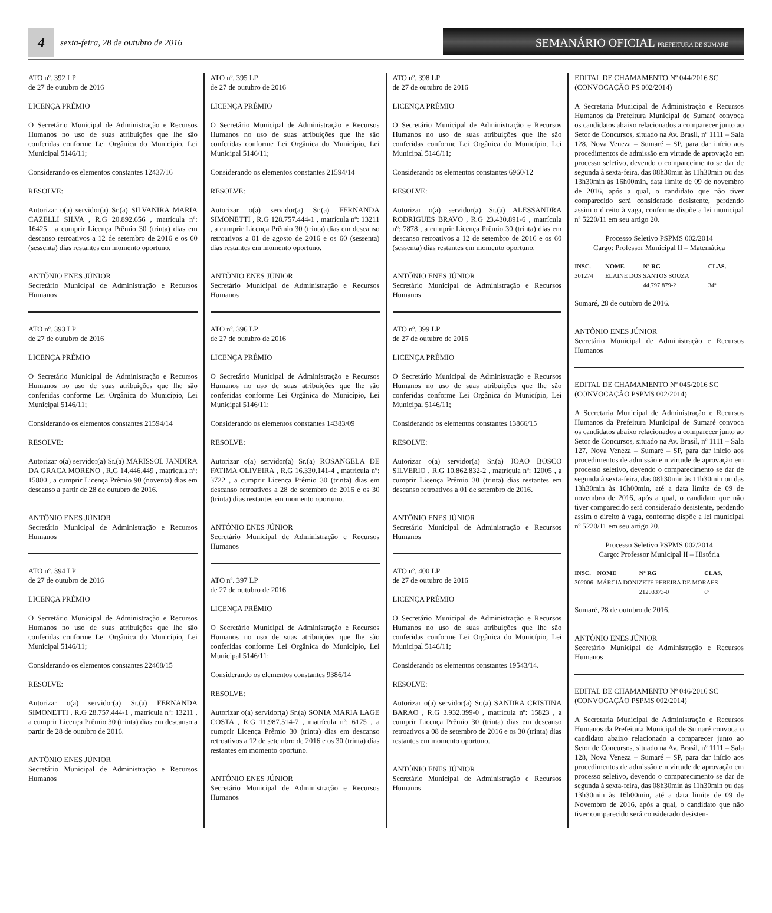4
sexta-feira, 28 de outubro de 2016
SEMANÁRIO OFICIAL PREFEITURA DE SUMARÉ
ATO nº. 392 LP
de 27 de outubro de 2016
LICENÇA PRÊMIO
O Secretário Municipal de Administração e Recursos Humanos no uso de suas atribuições que lhe são conferidas conforme Lei Orgânica do Município, Lei Municipal 5146/11;
Considerando os elementos constantes 12437/16
RESOLVE:
Autorizar o(a) servidor(a) Sr.(a) SILVANIRA MARIA CAZELLI SILVA , R.G 20.892.656 , matrícula nº: 16425 , a cumprir Licença Prêmio 30 (trinta) dias em descanso retroativos a 12 de setembro de 2016 e os 60 (sessenta) dias restantes em momento oportuno.
ANTÔNIO ENES JÚNIOR
Secretário Municipal de Administração e Recursos Humanos
ATO nº. 393 LP
de 27 de outubro de 2016
LICENÇA PRÊMIO
O Secretário Municipal de Administração e Recursos Humanos no uso de suas atribuições que lhe são conferidas conforme Lei Orgânica do Município, Lei Municipal 5146/11;
Considerando os elementos constantes 21594/14
RESOLVE:
Autorizar o(a) servidor(a) Sr.(a) MARISSOL JANDIRA DA GRACA MORENO , R.G 14.446.449 , matrícula nº: 15800 , a cumprir Licença Prêmio 90 (noventa) dias em descanso a partir de 28 de outubro de 2016.
ANTÔNIO ENES JÚNIOR
Secretário Municipal de Administração e Recursos Humanos
ATO nº. 394 LP
de 27 de outubro de 2016
LICENÇA PRÊMIO
O Secretário Municipal de Administração e Recursos Humanos no uso de suas atribuições que lhe são conferidas conforme Lei Orgânica do Município, Lei Municipal 5146/11;
Considerando os elementos constantes 22468/15
RESOLVE:
Autorizar o(a) servidor(a) Sr.(a) FERNANDA SIMONETTI , R.G 28.757.444-1 , matrícula nº: 13211 , a cumprir Licença Prêmio 30 (trinta) dias em descanso a partir de 28 de outubro de 2016.
ANTÔNIO ENES JÚNIOR
Secretário Municipal de Administração e Recursos Humanos
ATO nº. 395 LP
de 27 de outubro de 2016
LICENÇA PRÊMIO
O Secretário Municipal de Administração e Recursos Humanos no uso de suas atribuições que lhe são conferidas conforme Lei Orgânica do Município, Lei Municipal 5146/11;
Considerando os elementos constantes 21594/14
RESOLVE:
Autorizar o(a) servidor(a) Sr.(a) FERNANDA SIMONETTI , R.G 128.757.444-1 , matrícula nº: 13211 , a cumprir Licença Prêmio 30 (trinta) dias em descanso retroativos a 01 de agosto de 2016 e os 60 (sessenta) dias restantes em momento oportuno.
ANTÔNIO ENES JÚNIOR
Secretário Municipal de Administração e Recursos Humanos
ATO nº. 396 LP
de 27 de outubro de 2016
LICENÇA PRÊMIO
O Secretário Municipal de Administração e Recursos Humanos no uso de suas atribuições que lhe são conferidas conforme Lei Orgânica do Município, Lei Municipal 5146/11;
Considerando os elementos constantes 14383/09
RESOLVE:
Autorizar o(a) servidor(a) Sr.(a) ROSANGELA DE FATIMA OLIVEIRA , R.G 16.330.141-4 , matrícula nº: 3722 , a cumprir Licença Prêmio 30 (trinta) dias em descanso retroativos a 28 de setembro de 2016 e os 30 (trinta) dias restantes em momento oportuno.
ANTÔNIO ENES JÚNIOR
Secretário Municipal de Administração e Recursos Humanos
ATO nº. 397 LP
de 27 de outubro de 2016
LICENÇA PRÊMIO
O Secretário Municipal de Administração e Recursos Humanos no uso de suas atribuições que lhe são conferidas conforme Lei Orgânica do Município, Lei Municipal 5146/11;
Considerando os elementos constantes 9386/14
RESOLVE:
Autorizar o(a) servidor(a) Sr.(a) SONIA MARIA LAGE COSTA , R.G 11.987.514-7 , matrícula nº: 6175 , a cumprir Licença Prêmio 30 (trinta) dias em descanso retroativos a 12 de setembro de 2016 e os 30 (trinta) dias restantes em momento oportuno.
ANTÔNIO ENES JÚNIOR
Secretário Municipal de Administração e Recursos Humanos
ATO nº. 398 LP
de 27 de outubro de 2016
LICENÇA PRÊMIO
O Secretário Municipal de Administração e Recursos Humanos no uso de suas atribuições que lhe são conferidas conforme Lei Orgânica do Município, Lei Municipal 5146/11;
Considerando os elementos constantes 6960/12
RESOLVE:
Autorizar o(a) servidor(a) Sr.(a) ALESSANDRA RODRIGUES BRAVO , R.G 23.430.891-6 , matrícula nº: 7878 , a cumprir Licença Prêmio 30 (trinta) dias em descanso retroativos a 12 de setembro de 2016 e os 60 (sessenta) dias restantes em momento oportuno.
ANTÔNIO ENES JÚNIOR
Secretário Municipal de Administração e Recursos Humanos
ATO nº. 399 LP
de 27 de outubro de 2016
LICENÇA PRÊMIO
O Secretário Municipal de Administração e Recursos Humanos no uso de suas atribuições que lhe são conferidas conforme Lei Orgânica do Município, Lei Municipal 5146/11;
Considerando os elementos constantes 13866/15
RESOLVE:
Autorizar o(a) servidor(a) Sr.(a) JOAO BOSCO SILVERIO , R.G 10.862.832-2 , matrícula nº: 12005 , a cumprir Licença Prêmio 30 (trinta) dias restantes em descanso retroativos a 01 de setembro de 2016.
ANTÔNIO ENES JÚNIOR
Secretário Municipal de Administração e Recursos Humanos
ATO nº. 400 LP
de 27 de outubro de 2016
LICENÇA PRÊMIO
O Secretário Municipal de Administração e Recursos Humanos no uso de suas atribuições que lhe são conferidas conforme Lei Orgânica do Município, Lei Municipal 5146/11;
Considerando os elementos constantes 19543/14.
RESOLVE:
Autorizar o(a) servidor(a) Sr.(a) SANDRA CRISTINA BARAO , R.G 3.932.399-0 , matrícula nº: 15823 , a cumprir Licença Prêmio 30 (trinta) dias em descanso retroativos a 08 de setembro de 2016 e os 30 (trinta) dias restantes em momento oportuno.
ANTÔNIO ENES JÚNIOR
Secretário Municipal de Administração e Recursos Humanos
EDITAL DE CHAMAMENTO Nº 044/2016 SC
(CONVOCAÇÃO PS 002/2014)
A Secretaria Municipal de Administração e Recursos Humanos da Prefeitura Municipal de Sumaré convoca os candidatos abaixo relacionados a comparecer junto ao Setor de Concursos, situado na Av. Brasil, nº 1111 – Sala 128, Nova Veneza – Sumaré – SP, para dar início aos procedimentos de admissão em virtude de aprovação em processo seletivo, devendo o comparecimento se dar de segunda à sexta-feira, das 08h30min às 11h30min ou das 13h30min às 16h00min, data limite de 09 de novembro de 2016, após a qual, o candidato que não tiver comparecido será considerado desistente, perdendo assim o direito à vaga, conforme dispõe a lei municipal nº 5220/11 em seu artigo 20.
Processo Seletivo PSPMS 002/2014
Cargo: Professor Municipal II – Matemática
| INSC. | NOME | Nº RG | CLAS. |
| --- | --- | --- | --- |
| 301274 | ELAINE DOS SANTOS SOUZA | | |
| | | 44.797.879-2 | 34º |
Sumaré, 28 de outubro de 2016.
ANTÔNIO ENES JÚNIOR
Secretário Municipal de Administração e Recursos Humanos
EDITAL DE CHAMAMENTO Nº 045/2016 SC
(CONVOCAÇÃO PSPMS 002/2014)
A Secretaria Municipal de Administração e Recursos Humanos da Prefeitura Municipal de Sumaré convoca os candidatos abaixo relacionados a comparecer junto ao Setor de Concursos, situado na Av. Brasil, nº 1111 – Sala 127, Nova Veneza – Sumaré – SP, para dar início aos procedimentos de admissão em virtude de aprovação em processo seletivo, devendo o comparecimento se dar de segunda à sexta-feira, das 08h30min às 11h30min ou das 13h30min às 16h00min, até a data limite de 09 de novembro de 2016, após a qual, o candidato que não tiver comparecido será considerado desistente, perdendo assim o direito à vaga, conforme dispõe a lei municipal nº 5220/11 em seu artigo 20.
Processo Seletivo PSPMS 002/2014
Cargo: Professor Municipal II – História
| INSC. | NOME | Nº RG | CLAS. |
| --- | --- | --- | --- |
| 302006 | MÁRCIA DONIZETE PEREIRA DE MORAES | | |
| | | 21203373-0 | 6º |
Sumaré, 28 de outubro de 2016.
ANTÔNIO ENES JÚNIOR
Secretário Municipal de Administração e Recursos Humanos
EDITAL DE CHAMAMENTO Nº 046/2016 SC
(CONVOCAÇÃO PSPMS 002/2014)
A Secretaria Municipal de Administração e Recursos Humanos da Prefeitura Municipal de Sumaré convoca o candidato abaixo relacionado a comparecer junto ao Setor de Concursos, situado na Av. Brasil, nº 1111 – Sala 128, Nova Veneza – Sumaré – SP, para dar início aos procedimentos de admissão em virtude de aprovação em processo seletivo, devendo o comparecimento se dar de segunda à sexta-feira, das 08h30min às 11h30min ou das 13h30min às 16h00min, até a data limite de 09 de Novembro de 2016, após a qual, o candidato que não tiver comparecido será considerado desisten-